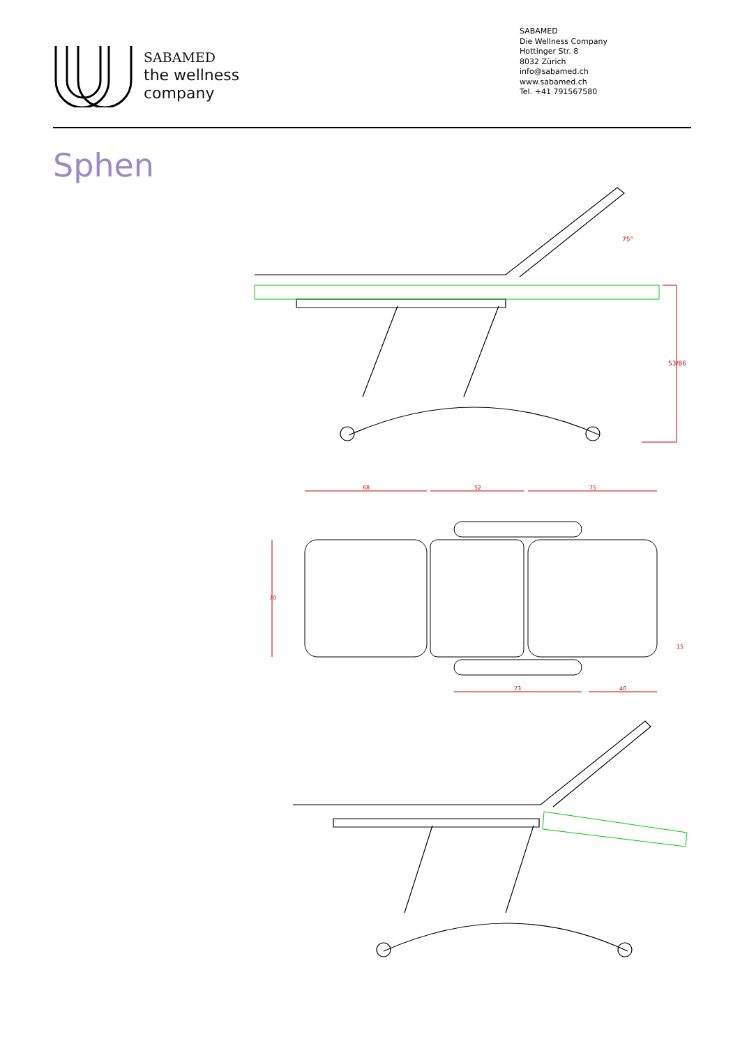SABAMED
the wellness
company
SABAMED
Die Wellness Company
Hottinger Str. 8
8032 Zürich
info@sabamed.ch
www.sabamed.ch
Tel. +41 791567580
Sphen
53/86
75°
68
52
75
70
73
40
15